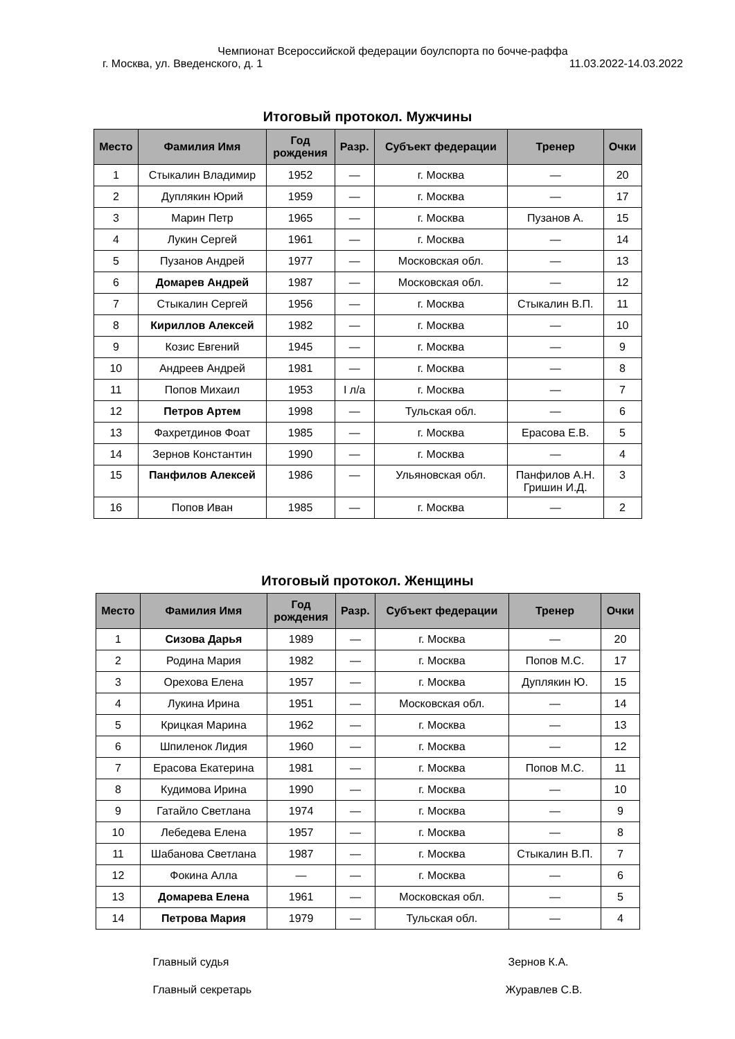Чемпионат Всероссийской федерации боулспорта по бочче-раффа
г. Москва, ул. Введенского, д. 1 11.03.2022-14.03.2022
Итоговый протокол. Мужчины
| Место | Фамилия Имя | Год рождения | Разр. | Субъект федерации | Тренер | Очки |
| --- | --- | --- | --- | --- | --- | --- |
| 1 | Стыкалин Владимир | 1952 | — | г. Москва | — | 20 |
| 2 | Дуплякин Юрий | 1959 | — | г. Москва | — | 17 |
| 3 | Марин Петр | 1965 | — | г. Москва | Пузанов А. | 15 |
| 4 | Лукин Сергей | 1961 | — | г. Москва | — | 14 |
| 5 | Пузанов Андрей | 1977 | — | Московская обл. | — | 13 |
| 6 | Домарев Андрей | 1987 | — | Московская обл. | — | 12 |
| 7 | Стыкалин Сергей | 1956 | — | г. Москва | Стыкалин В.П. | 11 |
| 8 | Кириллов Алексей | 1982 | — | г. Москва | — | 10 |
| 9 | Козис Евгений | 1945 | — | г. Москва | — | 9 |
| 10 | Андреев Андрей | 1981 | — | г. Москва | — | 8 |
| 11 | Попов Михаил | 1953 | I л/а | г. Москва | — | 7 |
| 12 | Петров Артем | 1998 | — | Тульская обл. | — | 6 |
| 13 | Фахретдинов Фоат | 1985 | — | г. Москва | Ерасова Е.В. | 5 |
| 14 | Зернов Константин | 1990 | — | г. Москва | — | 4 |
| 15 | Панфилов Алексей | 1986 | — | Ульяновская обл. | Панфилов А.Н. Гришин И.Д. | 3 |
| 16 | Попов Иван | 1985 | — | г. Москва | — | 2 |
Итоговый протокол. Женщины
| Место | Фамилия Имя | Год рождения | Разр. | Субъект федерации | Тренер | Очки |
| --- | --- | --- | --- | --- | --- | --- |
| 1 | Сизова Дарья | 1989 | — | г. Москва | — | 20 |
| 2 | Родина Мария | 1982 | — | г. Москва | Попов М.С. | 17 |
| 3 | Орехова Елена | 1957 | — | г. Москва | Дуплякин Ю. | 15 |
| 4 | Лукина Ирина | 1951 | — | Московская обл. | — | 14 |
| 5 | Крицкая Марина | 1962 | — | г. Москва | — | 13 |
| 6 | Шпиленок Лидия | 1960 | — | г. Москва | — | 12 |
| 7 | Ерасова Екатерина | 1981 | — | г. Москва | Попов М.С. | 11 |
| 8 | Кудимова Ирина | 1990 | — | г. Москва | — | 10 |
| 9 | Гатайло Светлана | 1974 | — | г. Москва | — | 9 |
| 10 | Лебедева Елена | 1957 | — | г. Москва | — | 8 |
| 11 | Шабанова Светлана | 1987 | — | г. Москва | Стыкалин В.П. | 7 |
| 12 | Фокина Алла | — | — | г. Москва | — | 6 |
| 13 | Домарева Елена | 1961 | — | Московская обл. | — | 5 |
| 14 | Петрова Мария | 1979 | — | Тульская обл. | — | 4 |
Главный судья Зернов К.А.
Главный секретарь Журавлев С.В.